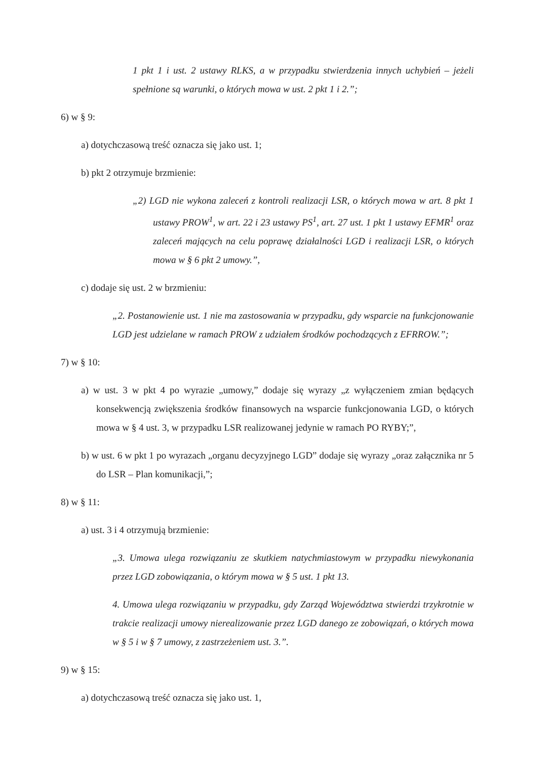1 pkt 1 i ust. 2 ustawy RLKS, a w przypadku stwierdzenia innych uchybień – jeżeli spełnione są warunki, o których mowa w ust. 2 pkt 1 i 2.”;
6) w § 9:
a) dotychczasową treść oznacza się jako ust. 1;
b) pkt 2 otrzymuje brzmienie:
„2) LGD nie wykona zaleceń z kontroli realizacji LSR, o których mowa w art. 8 pkt 1 ustawy PROW<sup>1</sup>, w art. 22 i 23 ustawy PS<sup>1</sup>, art. 27 ust. 1 pkt 1 ustawy EFMR<sup>1</sup> oraz zaleceń mających na celu poprawę działalności LGD i realizacji LSR, o których mowa w § 6 pkt 2 umowy.”,
c) dodaje się ust. 2 w brzmieniu:
„2. Postanowienie ust. 1 nie ma zastosowania w przypadku, gdy wsparcie na funkcjonowanie LGD jest udzielane w ramach PROW z udziałem środków pochodzących z EFRROW.”;
7) w § 10:
a) w ust. 3 w pkt 4 po wyrazie „umowy,” dodaje się wyrazy „z wyłączeniem zmian będących konsekwencją zwiększenia środków finansowych na wsparcie funkcjonowania LGD, o których mowa w § 4 ust. 3, w przypadku LSR realizowanej jedynie w ramach PO RYBY;”,
b) w ust. 6 w pkt 1 po wyrazach „organu decyzyjnego LGD” dodaje się wyrazy „oraz załącznika nr 5 do LSR – Plan komunikacji,”;
8) w § 11:
a) ust. 3 i 4 otrzymują brzmienie:
„3. Umowa ulega rozwiązaniu ze skutkiem natychmiastowym w przypadku niewykonania przez LGD zobowiązania, o którym mowa w § 5 ust. 1 pkt 13.
4. Umowa ulega rozwiązaniu w przypadku, gdy Zarząd Województwa stwierdzi trzykrotnie w trakcie realizacji umowy nierealizowanie przez LGD danego ze zobowiązań, o których mowa w § 5 i w § 7 umowy, z zastrzeżeniem ust. 3.”.
9) w § 15:
a) dotychczasową treść oznacza się jako ust. 1,